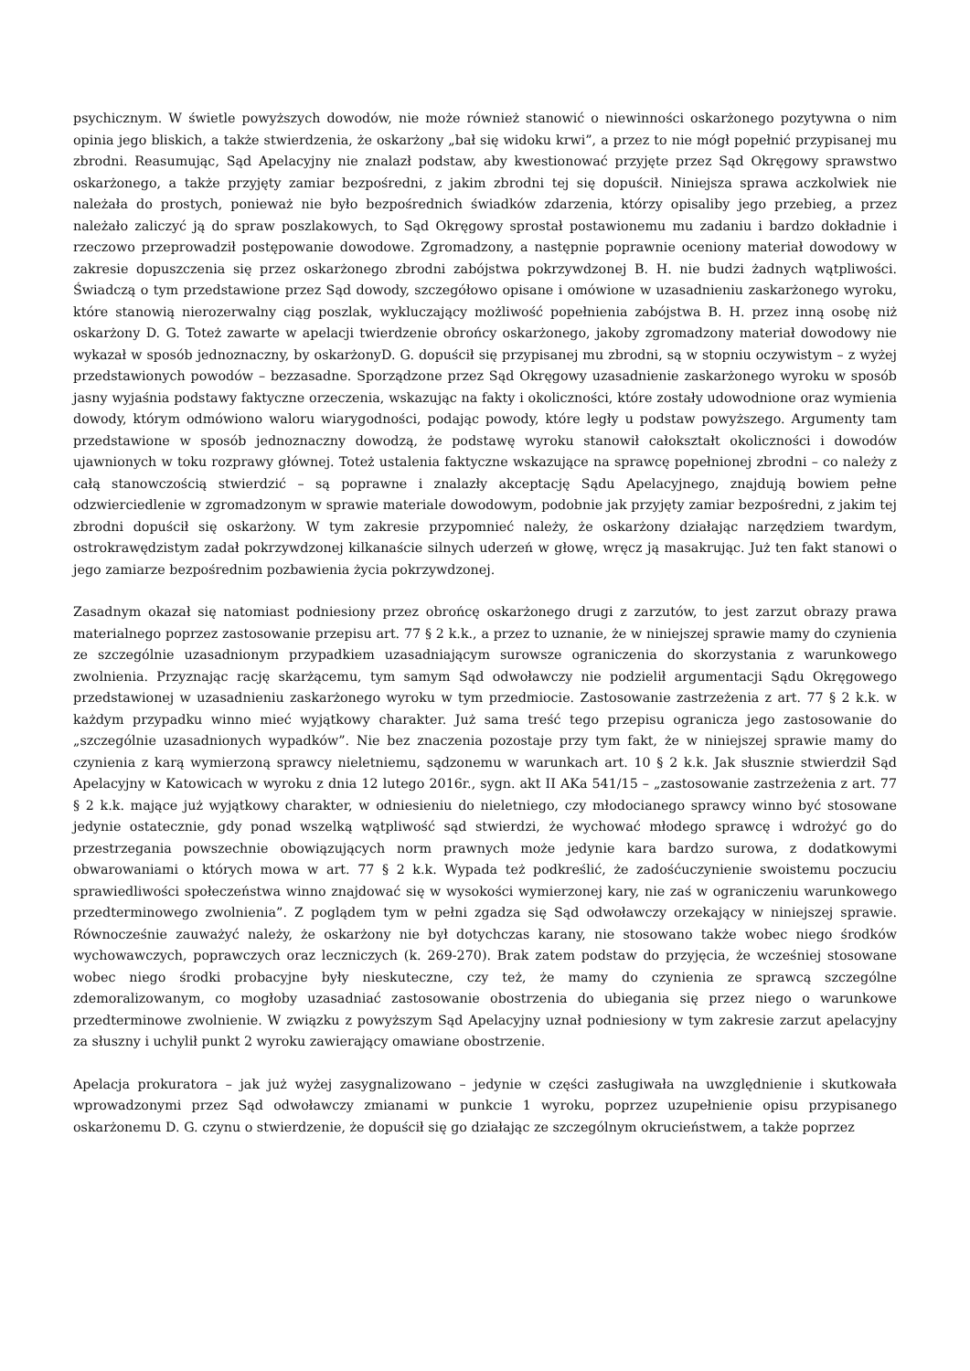psychicznym. W świetle powyższych dowodów, nie może również stanowić o niewinności oskarżonego pozytywna o nim opinia jego bliskich, a także stwierdzenia, że oskarżony „bał się widoku krwi”, a przez to nie mógł popełnić przypisanej mu zbrodni. Reasumując, Sąd Apelacyjny nie znalazł podstaw, aby kwestionować przyjęte przez Sąd Okręgowy sprawstwo oskarżonego, a także przyjęty zamiar bezpośredni, z jakim zbrodni tej się dopuścił. Niniejsza sprawa aczkolwiek nie należała do prostych, ponieważ nie było bezpośrednich świadków zdarzenia, którzy opisaliby jego przebieg, a przez należało zaliczyć ją do spraw poszlakowych, to Sąd Okręgowy sprostał postawionemu mu zadaniu i bardzo dokładnie i rzeczowo przeprowadził postępowanie dowodowe. Zgromadzony, a następnie poprawnie oceniony materiał dowodowy w zakresie dopuszczenia się przez oskarżonego zbrodni zabójstwa pokrzywdzonej B. H. nie budzi żadnych wątpliwości. Świadczą o tym przedstawione przez Sąd dowody, szczegółowo opisane i omówione w uzasadnieniu zaskarżonego wyroku, które stanowią nierozerwalny ciąg poszlak, wykluczający możliwość popełnienia zabójstwa B. H. przez inną osobę niż oskarżony D. G. Toteż zawarte w apelacji twierdzenie obrońcy oskarżonego, jakoby zgromadzony materiał dowodowy nie wykazał w sposób jednoznaczny, by oskarżonyD. G. dopuścił się przypisanej mu zbrodni, są w stopniu oczywistym – z wyżej przedstawionych powodów – bezzasadne. Sporządzone przez Sąd Okręgowy uzasadnienie zaskarżonego wyroku w sposób jasny wyjaśnia podstawy faktyczne orzeczenia, wskazując na fakty i okoliczności, które zostały udowodnione oraz wymienia dowody, którym odmówiono waloru wiarygodności, podając powody, które legły u podstaw powyższego. Argumenty tam przedstawione w sposób jednoznaczny dowodzą, że podstawę wyroku stanowił całokształt okoliczności i dowodów ujawnionych w toku rozprawy głównej. Toteż ustalenia faktyczne wskazujące na sprawcę popełnionej zbrodni – co należy z całą stanowczością stwierdzić – są poprawne i znalazły akceptację Sądu Apelacyjnego, znajdują bowiem pełne odzwierciedlenie w zgromadzonym w sprawie materiale dowodowym, podobnie jak przyjęty zamiar bezpośredni, z jakim tej zbrodni dopuścił się oskarżony. W tym zakresie przypomnieć należy, że oskarżony działając narzędziem twardym, ostrokrawędzistym zadał pokrzywdzonej kilkanaście silnych uderzeń w głowę, wręcz ją masakrując. Już ten fakt stanowi o jego zamiarze bezpośrednim pozbawienia życia pokrzywdzonej.
Zasadnym okazał się natomiast podniesiony przez obrońcę oskarżonego drugi z zarzutów, to jest zarzut obrazy prawa materialnego poprzez zastosowanie przepisu art. 77 § 2 k.k., a przez to uznanie, że w niniejszej sprawie mamy do czynienia ze szczególnie uzasadnionym przypadkiem uzasadniającym surowsze ograniczenia do skorzystania z warunkowego zwolnienia. Przyznając rację skarżącemu, tym samym Sąd odwoławczy nie podzielił argumentacji Sądu Okręgowego przedstawionej w uzasadnieniu zaskarżonego wyroku w tym przedmiocie. Zastosowanie zastrzeżenia z art. 77 § 2 k.k. w każdym przypadku winno mieć wyjątkowy charakter. Już sama treść tego przepisu ogranicza jego zastosowanie do „szczególnie uzasadnionych wypadków”. Nie bez znaczenia pozostaje przy tym fakt, że w niniejszej sprawie mamy do czynienia z karą wymierzoną sprawcy nieletniemu, sądzonemu w warunkach art. 10 § 2 k.k. Jak słusznie stwierdził Sąd Apelacyjny w Katowicach w wyroku z dnia 12 lutego 2016r., sygn. akt II AKa 541/15 – „zastosowanie zastrzeżenia z art. 77 § 2 k.k. mające już wyjątkowy charakter, w odniesieniu do nieletniego, czy młodocianego sprawcy winno być stosowane jedynie ostatecznie, gdy ponad wszelką wątpliwość sąd stwierdzi, że wychować młodego sprawcę i wdrożyć go do przestrzegania powszechnie obowiązujących norm prawnych może jedynie kara bardzo surowa, z dodatkowymi obwarowaniami o których mowa w art. 77 § 2 k.k. Wypada też podkreślić, że zadośćuczynienie swoistemu poczuciu sprawiedliwości społeczeństwa winno znajdować się w wysokości wymierzonej kary, nie zaś w ograniczeniu warunkowego przedterminowego zwolnienia”. Z poglądem tym w pełni zgadza się Sąd odwoławczy orzekający w niniejszej sprawie. Równocześnie zauważyć należy, że oskarżony nie był dotychczas karany, nie stosowano także wobec niego środków wychowawczych, poprawczych oraz leczniczych (k. 269-270). Brak zatem podstaw do przyjęcia, że wcześniej stosowane wobec niego środki probacyjne były nieskuteczne, czy też, że mamy do czynienia ze sprawcą szczególne zdemoralizowanym, co mogłoby uzasadniać zastosowanie obostrzenia do ubiegania się przez niego o warunkowe przedterminowe zwolnienie. W związku z powyższym Sąd Apelacyjny uznał podniesiony w tym zakresie zarzut apelacyjny za słuszny i uchylił punkt 2 wyroku zawierający omawiane obostrzenie.
Apelacja prokuratora – jak już wyżej zasygnalizowano – jedynie w części zasługiwała na uwzględnienie i skutkowała wprowadzonymi przez Sąd odwoławczy zmianami w punkcie 1 wyroku, poprzez uzupełnienie opisu przypisanego oskarżonemu D. G. czynu o stwierdzenie, że dopuścił się go działając ze szczególnym okrucieństwem, a także poprzez